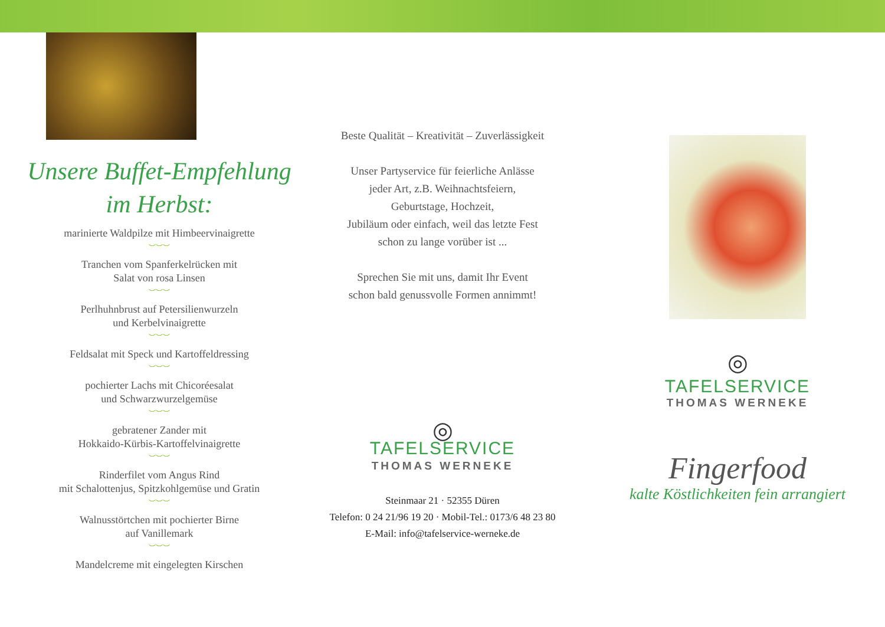Unsere Buffet-Empfehlung
im Herbst:
marinierte Waldpilze mit Himbeervinaigrette
︶︶︶
Tranchen vom Spanferkelrücken mit
Salat von rosa Linsen
︶︶︶
Perlhuhnbrust auf Petersilienwurzeln
und Kerbelvinaigrette
︶︶︶
Feldsalat mit Speck und Kartoffeldressing
︶︶︶
pochierter Lachs mit Chicoréesalat
und Schwarzwurzelgemüse
︶︶︶
gebratener Zander mit
Hokkaido-Kürbis-Kartoffelvinaigrette
︶︶︶
Rinderfilet vom Angus Rind
mit Schalottenjus, Spitzkohlgemüse und Gratin
︶︶︶
Walnusstörtchen mit pochierter Birne
auf Vanillemark
︶︶︶
Mandelcreme mit eingelegten Kirschen
Beste Qualität – Kreativität – Zuverlässigkeit
Unser Partyservice für feierliche Anlässe
jeder Art, z.B. Weihnachtsfeiern,
Geburtstage, Hochzeit,
Jubiläum oder einfach, weil das letzte Fest
schon zu lange vorüber ist ...
Sprechen Sie mit uns, damit Ihr Event
schon bald genussvolle Formen annimmt!
◎
TAFELSERVICE
THOMAS WERNEKE
Steinmaar 21 · 52355 Düren
Telefon: 0 24 21/96 19 20 · Mobil-Tel.: 0173/6 48 23 80
E-Mail: info@tafelservice-werneke.de
◎
TAFELSERVICE
THOMAS WERNEKE
Fingerfood
kalte Köstlichkeiten fein arrangiert